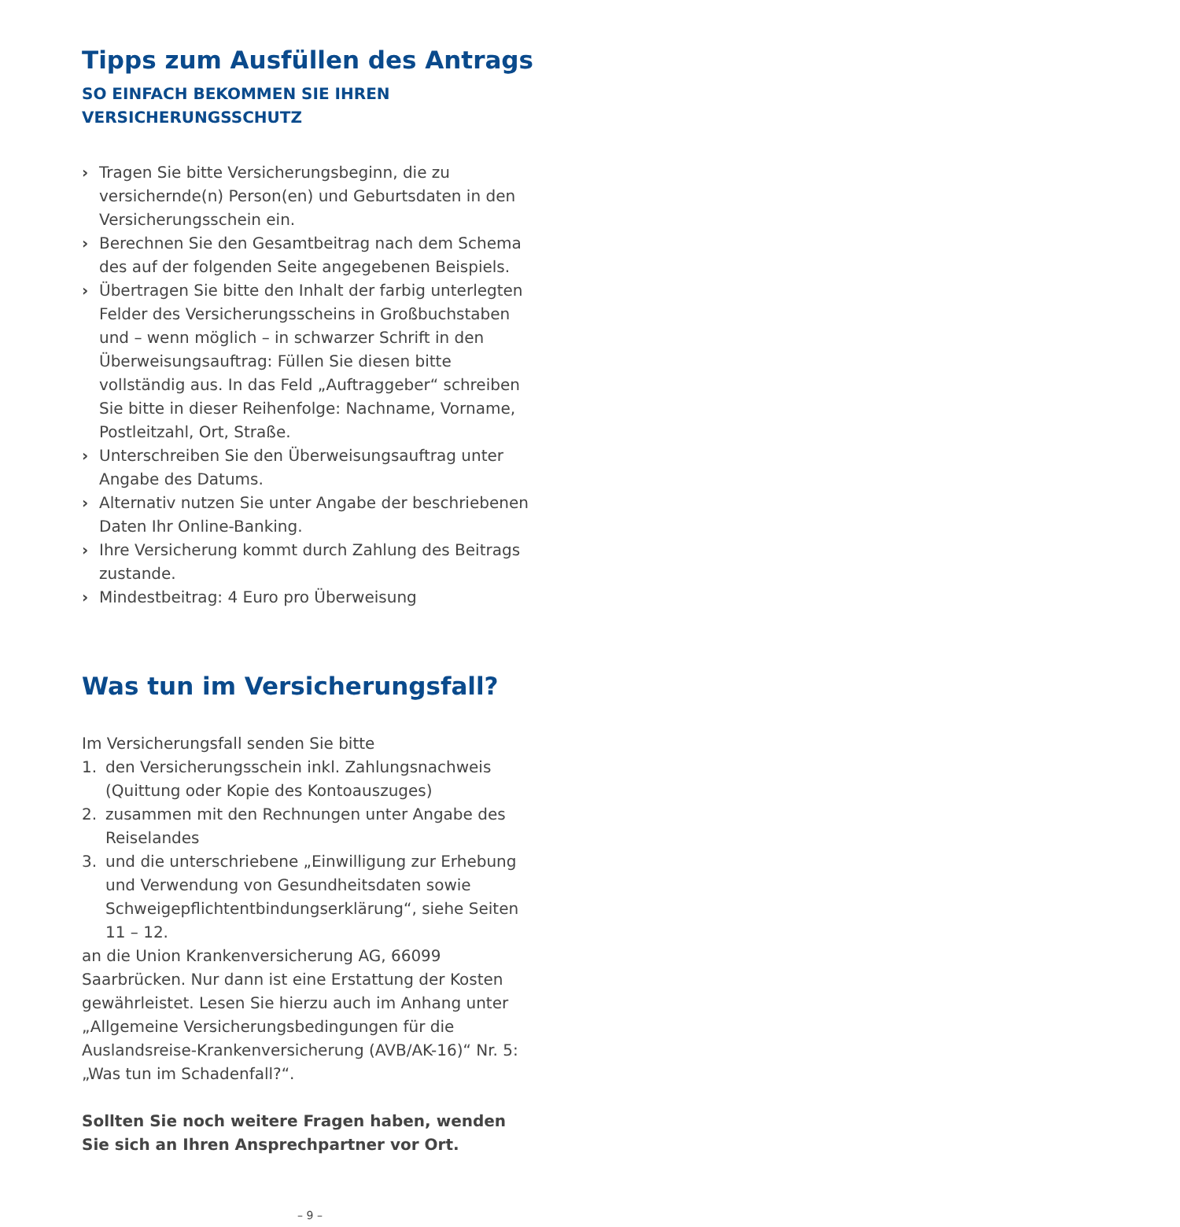Tipps zum Ausfüllen des Antrags
SO EINFACH BEKOMMEN SIE IHREN
VERSICHERUNGSSCHUTZ
› Tragen Sie bitte Versicherungsbeginn, die zu versichernde(n) Person(en) und Geburtsdaten in den Versicherungsschein ein.
› Berechnen Sie den Gesamtbeitrag nach dem Schema des auf der folgenden Seite angegebenen Beispiels.
› Übertragen Sie bitte den Inhalt der farbig unterlegten Felder des Versicherungsscheins in Großbuchstaben und – wenn möglich – in schwarzer Schrift in den Überweisungsauftrag: Füllen Sie diesen bitte vollständig aus. In das Feld „Auftraggeber“ schreiben Sie bitte in dieser Reihenfolge: Nachname, Vorname, Postleitzahl, Ort, Straße.
› Unterschreiben Sie den Überweisungsauftrag unter Angabe des Datums.
› Alternativ nutzen Sie unter Angabe der beschriebenen Daten Ihr Online-Banking.
› Ihre Versicherung kommt durch Zahlung des Beitrags zustande.
› Mindestbeitrag: 4 Euro pro Überweisung
Was tun im Versicherungsfall?
Im Versicherungsfall senden Sie bitte
1. den Versicherungsschein inkl. Zahlungsnachweis (Quittung oder Kopie des Kontoauszuges)
2. zusammen mit den Rechnungen unter Angabe des Reiselandes
3. und die unterschriebene „Einwilligung zur Erhebung und Verwendung von Gesundheitsdaten sowie Schweigepflichtentbindungserklärung“, siehe Seiten 11 – 12.
an die Union Krankenversicherung AG, 66099 Saarbrücken. Nur dann ist eine Erstattung der Kosten gewährleistet. Lesen Sie hierzu auch im Anhang unter „Allgemeine Versicherungsbedingungen für die Auslandsreise-Krankenversicherung (AVB/AK-16)“ Nr. 5: „Was tun im Schadenfall?“.
Sollten Sie noch weitere Fragen haben, wenden Sie sich an Ihren Ansprechpartner vor Ort.
– 9 –